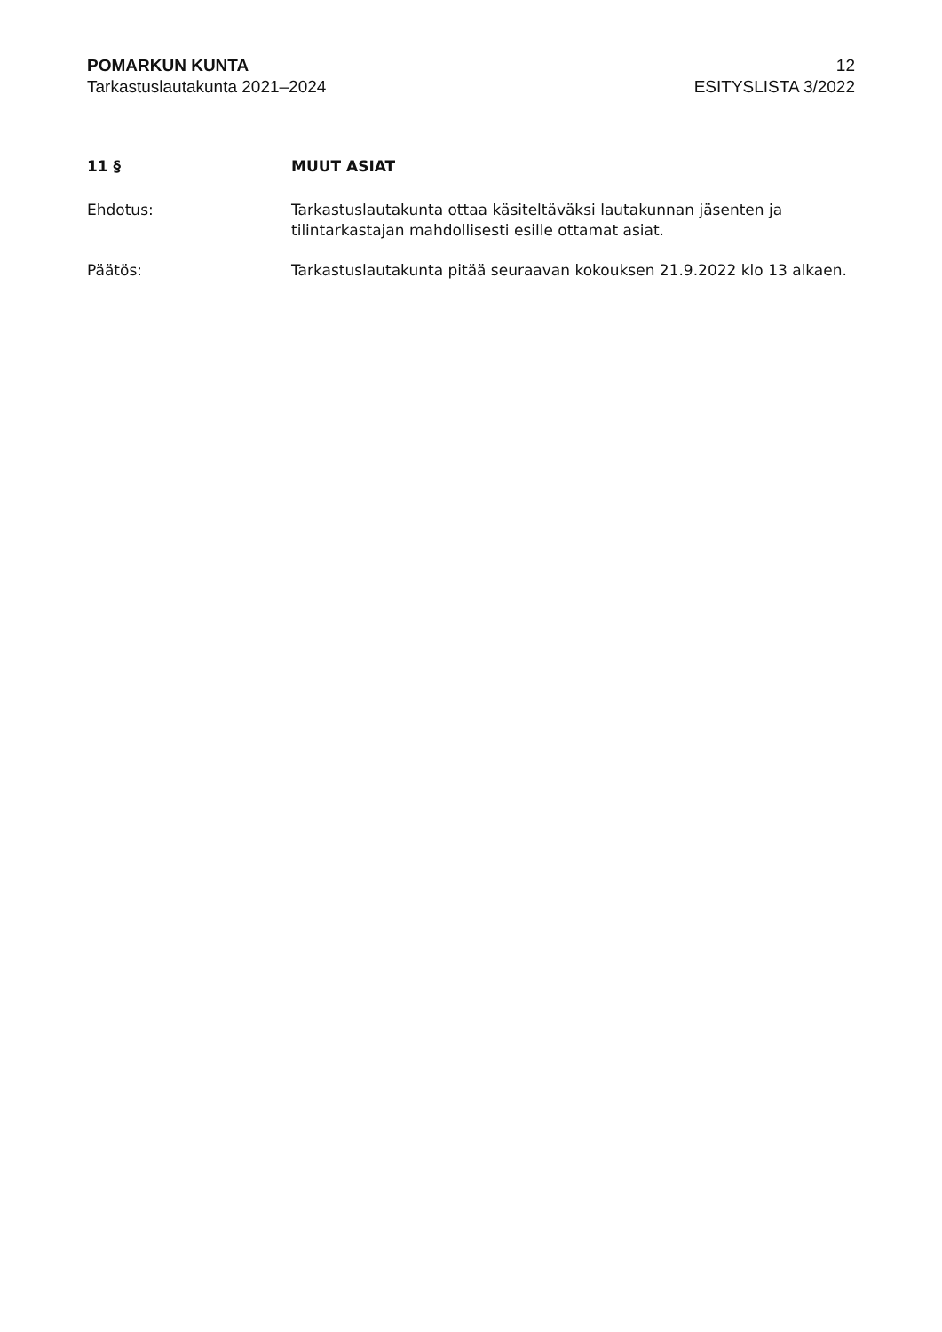POMARKUN KUNTA
Tarkastuslautakunta 2021–2024
12
ESITYSLISTA 3/2022
11 § MUUT ASIAT
Ehdotus: Tarkastuslautakunta ottaa käsiteltäväksi lautakunnan jäsenten ja tilintarkastajan mahdollisesti esille ottamat asiat.
Päätös: Tarkastuslautakunta pitää seuraavan kokouksen 21.9.2022 klo 13 alkaen.